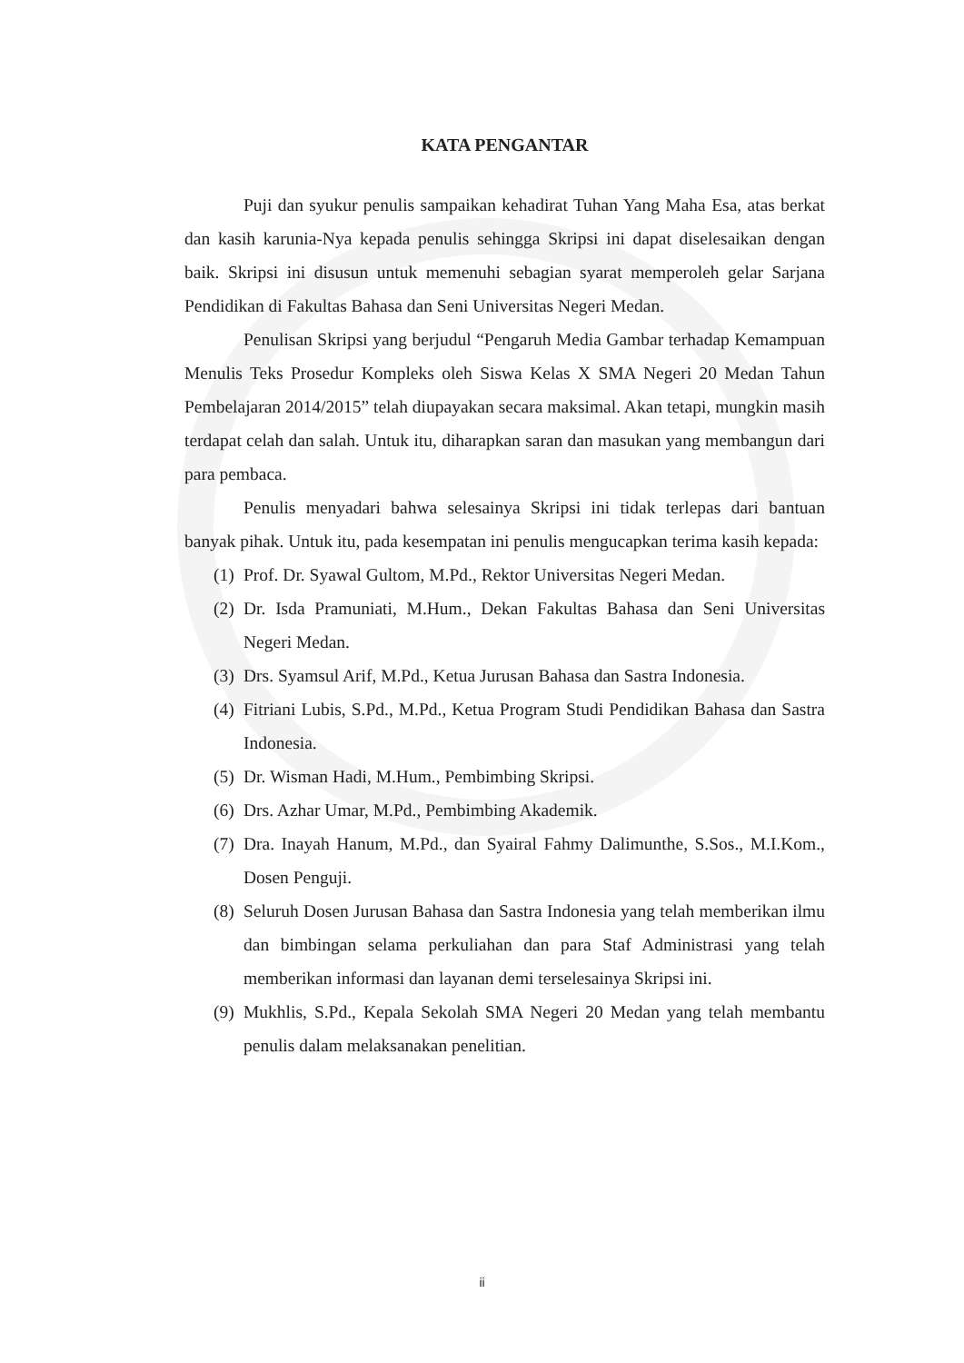KATA PENGANTAR
Puji dan syukur penulis sampaikan kehadirat Tuhan Yang Maha Esa, atas berkat dan kasih karunia-Nya kepada penulis sehingga Skripsi ini dapat diselesaikan dengan baik. Skripsi ini disusun untuk memenuhi sebagian syarat memperoleh gelar Sarjana Pendidikan di Fakultas Bahasa dan Seni Universitas Negeri Medan.
Penulisan Skripsi yang berjudul “Pengaruh Media Gambar terhadap Kemampuan Menulis Teks Prosedur Kompleks oleh Siswa Kelas X SMA Negeri 20 Medan Tahun Pembelajaran 2014/2015” telah diupayakan secara maksimal. Akan tetapi, mungkin masih terdapat celah dan salah. Untuk itu, diharapkan saran dan masukan yang membangun dari para pembaca.
Penulis menyadari bahwa selesainya Skripsi ini tidak terlepas dari bantuan banyak pihak. Untuk itu, pada kesempatan ini penulis mengucapkan terima kasih kepada:
(1) Prof. Dr. Syawal Gultom, M.Pd., Rektor Universitas Negeri Medan.
(2) Dr. Isda Pramuniati, M.Hum., Dekan Fakultas Bahasa dan Seni Universitas Negeri Medan.
(3) Drs. Syamsul Arif, M.Pd., Ketua Jurusan Bahasa dan Sastra Indonesia.
(4) Fitriani Lubis, S.Pd., M.Pd., Ketua Program Studi Pendidikan Bahasa dan Sastra Indonesia.
(5) Dr. Wisman Hadi, M.Hum., Pembimbing Skripsi.
(6) Drs. Azhar Umar, M.Pd., Pembimbing Akademik.
(7) Dra. Inayah Hanum, M.Pd., dan Syairal Fahmy Dalimunthe, S.Sos., M.I.Kom., Dosen Penguji.
(8) Seluruh Dosen Jurusan Bahasa dan Sastra Indonesia yang telah memberikan ilmu dan bimbingan selama perkuliahan dan para Staf Administrasi yang telah memberikan informasi dan layanan demi terselesainya Skripsi ini.
(9) Mukhlis, S.Pd., Kepala Sekolah SMA Negeri 20 Medan yang telah membantu penulis dalam melaksanakan penelitian.
ii